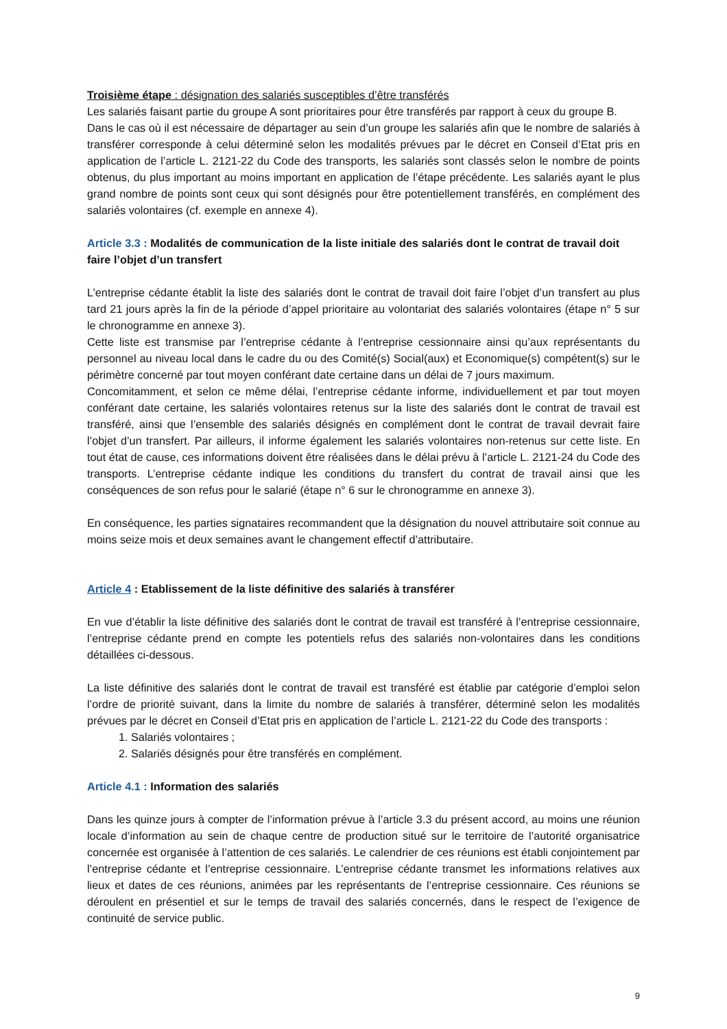Troisième étape : désignation des salariés susceptibles d’être transférés
Les salariés faisant partie du groupe A sont prioritaires pour être transférés par rapport à ceux du groupe B.
Dans le cas où il est nécessaire de départager au sein d’un groupe les salariés afin que le nombre de salariés à transférer corresponde à celui déterminé selon les modalités prévues par le décret en Conseil d’Etat pris en application de l’article L. 2121-22 du Code des transports, les salariés sont classés selon le nombre de points obtenus, du plus important au moins important en application de l’étape précédente. Les salariés ayant le plus grand nombre de points sont ceux qui sont désignés pour être potentiellement transférés, en complément des salariés volontaires (cf. exemple en annexe 4).
Article 3.3 : Modalités de communication de la liste initiale des salariés dont le contrat de travail doit faire l’objet d’un transfert
L’entreprise cédante établit la liste des salariés dont le contrat de travail doit faire l’objet d’un transfert au plus tard 21 jours après la fin de la période d’appel prioritaire au volontariat des salariés volontaires (étape n° 5 sur le chronogramme en annexe 3).
Cette liste est transmise par l’entreprise cédante à l’entreprise cessionnaire ainsi qu’aux représentants du personnel au niveau local dans le cadre du ou des Comité(s) Social(aux) et Economique(s) compétent(s) sur le périmètre concerné par tout moyen conférant date certaine dans un délai de 7 jours maximum.
Concomitamment, et selon ce même délai, l’entreprise cédante informe, individuellement et par tout moyen conférant date certaine, les salariés volontaires retenus sur la liste des salariés dont le contrat de travail est transféré, ainsi que l’ensemble des salariés désignés en complément dont le contrat de travail devrait faire l’objet d’un transfert. Par ailleurs, il informe également les salariés volontaires non-retenus sur cette liste. En tout état de cause, ces informations doivent être réalisées dans le délai prévu à l’article L. 2121-24 du Code des transports. L’entreprise cédante indique les conditions du transfert du contrat de travail ainsi que les conséquences de son refus pour le salarié (étape n° 6 sur le chronogramme en annexe 3).
En conséquence, les parties signataires recommandent que la désignation du nouvel attributaire soit connue au moins seize mois et deux semaines avant le changement effectif d’attributaire.
Article 4 : Etablissement de la liste définitive des salariés à transférer
En vue d’établir la liste définitive des salariés dont le contrat de travail est transféré à l’entreprise cessionnaire, l’entreprise cédante prend en compte les potentiels refus des salariés non-volontaires dans les conditions détaillées ci-dessous.
La liste définitive des salariés dont le contrat de travail est transféré est établie par catégorie d’emploi selon l’ordre de priorité suivant, dans la limite du nombre de salariés à transférer, déterminé selon les modalités prévues par le décret en Conseil d’Etat pris en application de l’article L. 2121-22 du Code des transports :
1. Salariés volontaires ;
2. Salariés désignés pour être transférés en complément.
Article 4.1 : Information des salariés
Dans les quinze jours à compter de l’information prévue à l’article 3.3 du présent accord, au moins une réunion locale d’information au sein de chaque centre de production situé sur le territoire de l’autorité organisatrice concernée est organisée à l’attention de ces salariés. Le calendrier de ces réunions est établi conjointement par l’entreprise cédante et l’entreprise cessionnaire. L’entreprise cédante transmet les informations relatives aux lieux et dates de ces réunions, animées par les représentants de l’entreprise cessionnaire. Ces réunions se déroulent en présentiel et sur le temps de travail des salariés concernés, dans le respect de l’exigence de continuité de service public.
9